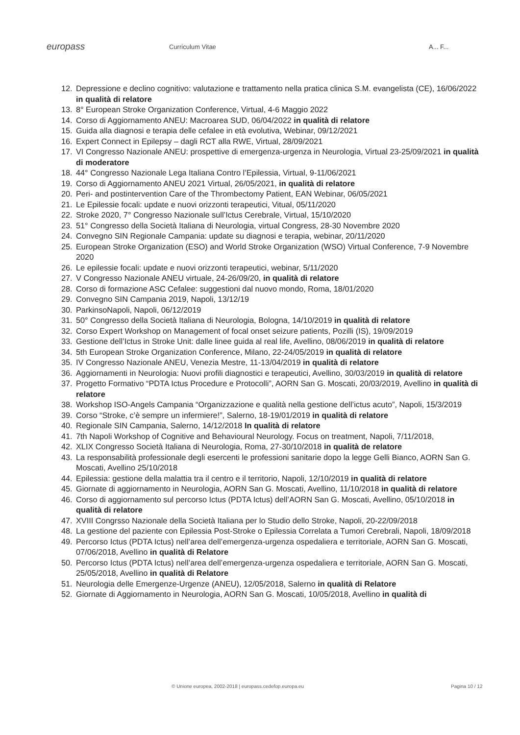europass
Curriculum Vitae A... F...
12. Depressione e declino cognitivo: valutazione e trattamento nella pratica clinica S.M. evangelista (CE), 16/06/2022 in qualità di relatore
13. 8° European Stroke Organization Conference, Virtual, 4-6 Maggio 2022
14. Corso di Aggiornamento ANEU: Macroarea SUD, 06/04/2022 in qualità di relatore
15. Guida alla diagnosi e terapia delle cefalee in età evolutiva, Webinar, 09/12/2021
16. Expert Connect in Epilepsy – dagli RCT alla RWE, Virtual, 28/09/2021
17. VI Congresso Nazionale ANEU: prospettive di emergenza-urgenza in Neurologia, Virtual 23-25/09/2021 in qualità di moderatore
18. 44° Congresso Nazionale Lega Italiana Contro l’Epilessia, Virtual, 9-11/06/2021
19. Corso di Aggiornamento ANEU 2021 Virtual, 26/05/2021, in qualità di relatore
20. Peri- and postintervention Care of the Thrombectomy Patient, EAN Webinar, 06/05/2021
21. Le Epilessie focali: update e nuovi orizzonti terapeutici, Vitual, 05/11/2020
22. Stroke 2020, 7° Congresso Nazionale sull’Ictus Cerebrale, Virtual, 15/10/2020
23. 51° Congresso della Società Italiana di Neurologia, virtual Congress, 28-30 Novembre 2020
24. Convegno SIN Regionale Campania: update su diagnosi e terapia, webinar, 20/11/2020
25. European Stroke Organization (ESO) and World Stroke Organization (WSO) Virtual Conference, 7-9 Novembre 2020
26. Le epilessie focali: update e nuovi orizzonti terapeutici, webinar, 5/11/2020
27. V Congresso Nazionale ANEU virtuale, 24-26/09/20, in qualità di relatore
28. Corso di formazione ASC Cefalee: suggestioni dal nuovo mondo, Roma, 18/01/2020
29. Convegno SIN Campania 2019, Napoli, 13/12/19
30. ParkinsoNapoli, Napoli, 06/12/2019
31. 50° Congresso della Società Italiana di Neurologia, Bologna, 14/10/2019 in qualità di relatore
32. Corso Expert Workshop on Management of focal onset seizure patients, Pozilli (IS), 19/09/2019
33. Gestione dell’Ictus in Stroke Unit: dalle linee guida al real life, Avellino, 08/06/2019 in qualità di relatore
34. 5th European Stroke Organization Conference, Milano, 22-24/05/2019 in qualità di relatore
35. IV Congresso Nazionale ANEU, Venezia Mestre, 11-13/04/2019 in qualità di relatore
36. Aggiornamenti in Neurologia: Nuovi profili diagnostici e terapeutici, Avellino, 30/03/2019 in qualità di relatore
37. Progetto Formativo “PDTA Ictus Procedure e Protocolli”, AORN San G. Moscati, 20/03/2019, Avellino in qualità di relatore
38. Workshop ISO-Angels Campania “Organizzazione e qualità nella gestione dell’ictus acuto”, Napoli, 15/3/2019
39. Corso “Stroke, c’è sempre un infermiere!”, Salerno, 18-19/01/2019 in qualità di relatore
40. Regionale SIN Campania, Salerno, 14/12/2018 In qualità di relatore
41. 7th Napoli Workshop of Cognitive and Behavioural Neurology. Focus on treatment, Napoli, 7/11/2018,
42. XLIX Congresso Società Italiana di Neurologia, Roma, 27-30/10/2018 in qualità de relatore
43. La responsabilità professionale degli esercenti le professioni sanitarie dopo la legge Gelli Bianco, AORN San G. Moscati, Avellino 25/10/2018
44. Epilessia: gestione della malattia tra il centro e il territorio, Napoli, 12/10/2019 in qualità di relatore
45. Giornate di aggiornamento in Neurologia, AORN San G. Moscati, Avellino, 11/10/2018 in qualità di relatore
46. Corso di aggiornamento sul percorso Ictus (PDTA Ictus) dell’AORN San G. Moscati, Avellino, 05/10/2018 in qualità di relatore
47. XVIII Congrsso Nazionale della Società Italiana per lo Studio dello Stroke, Napoli, 20-22/09/2018
48. La gestione del paziente con Epilessia Post-Stroke o Epilessia Correlata a Tumori Cerebrali, Napoli, 18/09/2018
49. Percorso Ictus (PDTA Ictus) nell’area dell’emergenza-urgenza ospedaliera e territoriale, AORN San G. Moscati, 07/06/2018, Avellino in qualità di Relatore
50. Percorso Ictus (PDTA Ictus) nell’area dell’emergenza-urgenza ospedaliera e territoriale, AORN San G. Moscati, 25/05/2018, Avellino in qualità di Relatore
51. Neurologia delle Emergenze-Urgenze (ANEU), 12/05/2018, Salerno in qualità di Relatore
52. Giornate di Aggiornamento in Neurologia, AORN San G. Moscati, 10/05/2018, Avellino in qualità di
© Unione europea, 2002-2018 | europass.cedefop.europa.eu Pagina 10 / 12